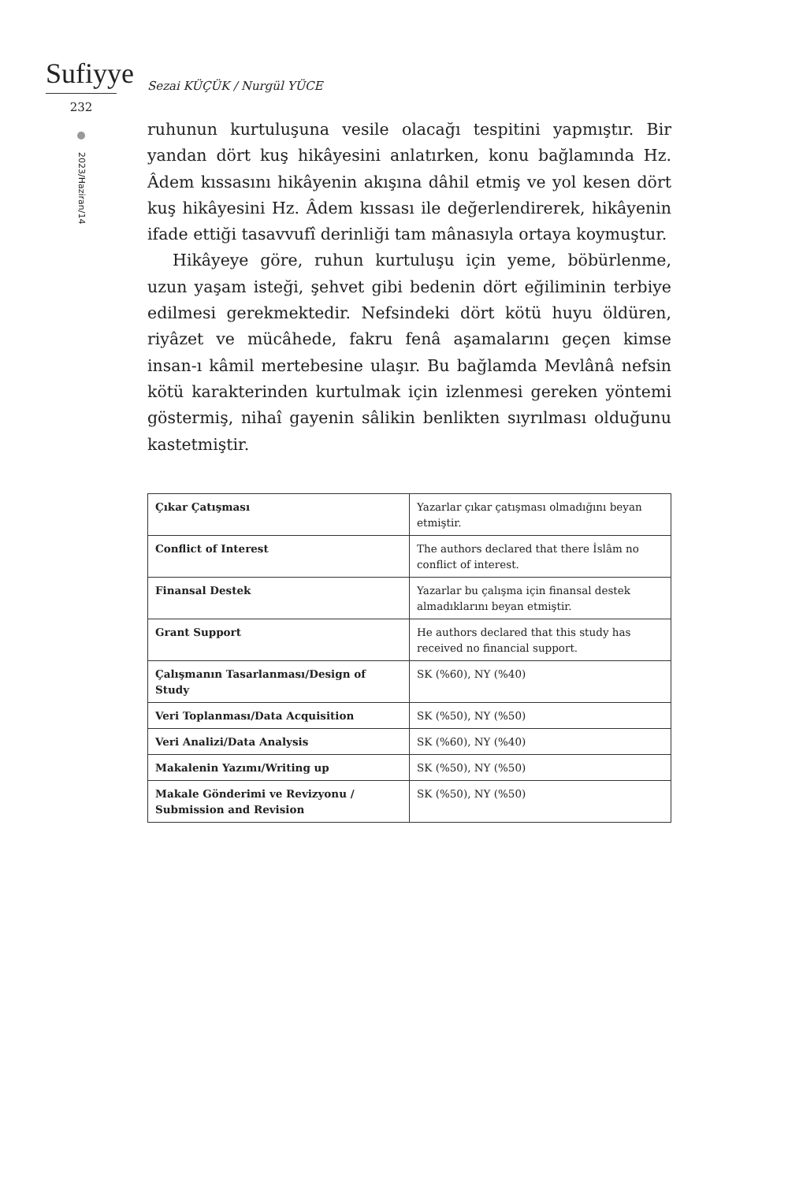Sufiyye
232
2023/Haziran/14
Sezai KÜÇÜK / Nurgül YÜCE
ruhunun kurtuluşuna vesile olacağı tespitini yapmıştır. Bir yandan dört kuş hikâyesini anlatırken, konu bağlamında Hz. Âdem kıssasını hikâyenin akışına dâhil etmiş ve yol kesen dört kuş hikâyesini Hz. Âdem kıssası ile değerlendirerek, hikâyenin ifade ettiği tasavvufî derinliği tam mânasıyla ortaya koymuştur.
Hikâyeye göre, ruhun kurtuluşu için yeme, böbürlenme, uzun yaşam isteği, şehvet gibi bedenin dört eğiliminin terbiye edilmesi gerekmektedir. Nefsindeki dört kötü huyu öldüren, riyâzet ve mücâhede, fakru fenâ aşamalarını geçen kimse insan-ı kâmil mertebesine ulaşır. Bu bağlamda Mevlânâ nefsin kötü karakterinden kurtulmak için izlenmesi gereken yöntemi göstermiş, nihaî gayenin sâlikin benlikten sıyrılması olduğunu kastetmiştir.
| Çıkar Çatışması | Yazarlar çıkar çatışması olmadığını beyan etmiştir. |
| Conflict of Interest | The authors declared that there İslâm no conflict of interest. |
| Finansal Destek | Yazarlar bu çalışma için finansal destek almadıklarını beyan etmiştir. |
| Grant Support | He authors declared that this study has received no financial support. |
| Çalışmanın Tasarlanması/Design of Study | SK (%60), NY (%40) |
| Veri Toplanması/Data Acquisition | SK (%50), NY (%50) |
| Veri Analizi/Data Analysis | SK (%60), NY (%40) |
| Makalenin Yazımı/Writing up | SK (%50), NY (%50) |
| Makale Gönderimi ve Revizyonu / Submission and Revision | SK (%50), NY (%50) |